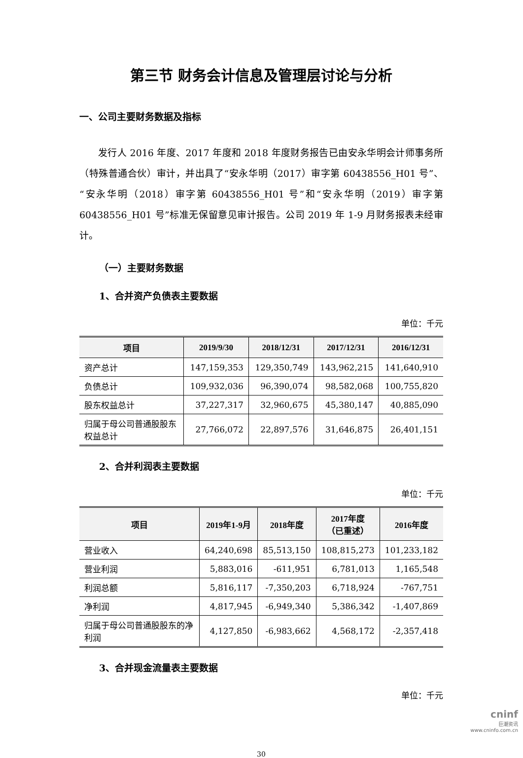第三节 财务会计信息及管理层讨论与分析
一、公司主要财务数据及指标
发行人 2016 年度、2017 年度和 2018 年度财务报告已由安永华明会计师事务所（特殊普通合伙）审计，并出具了“安永华明（2017）审字第 60438556_H01 号”、“安永华明（2018）审字第 60438556_H01 号”和“安永华明（2019）审字第 60438556_H01 号”标准无保留意见审计报告。公司 2019 年 1-9 月财务报表未经审计。
（一）主要财务数据
1、合并资产负债表主要数据
单位：千元
| 项目 | 2019/9/30 | 2018/12/31 | 2017/12/31 | 2016/12/31 |
| --- | --- | --- | --- | --- |
| 资产总计 | 147,159,353 | 129,350,749 | 143,962,215 | 141,640,910 |
| 负债总计 | 109,932,036 | 96,390,074 | 98,582,068 | 100,755,820 |
| 股东权益总计 | 37,227,317 | 32,960,675 | 45,380,147 | 40,885,090 |
| 归属于母公司普通股股东 权益总计 | 27,766,072 | 22,897,576 | 31,646,875 | 26,401,151 |
2、合并利润表主要数据
单位：千元
| 项目 | 2019年1-9月 | 2018年度 | 2017年度 （已重述） | 2016年度 |
| --- | --- | --- | --- | --- |
| 营业收入 | 64,240,698 | 85,513,150 | 108,815,273 | 101,233,182 |
| 营业利润 | 5,883,016 | -611,951 | 6,781,013 | 1,165,548 |
| 利润总额 | 5,816,117 | -7,350,203 | 6,718,924 | -767,751 |
| 净利润 | 4,817,945 | -6,949,340 | 5,386,342 | -1,407,869 |
| 归属于母公司普通股股东的净 利润 | 4,127,850 | -6,983,662 | 4,568,172 | -2,357,418 |
3、合并现金流量表主要数据
单位：千元
30
cninf
巨潮资讯
www.cninfo.com.cn